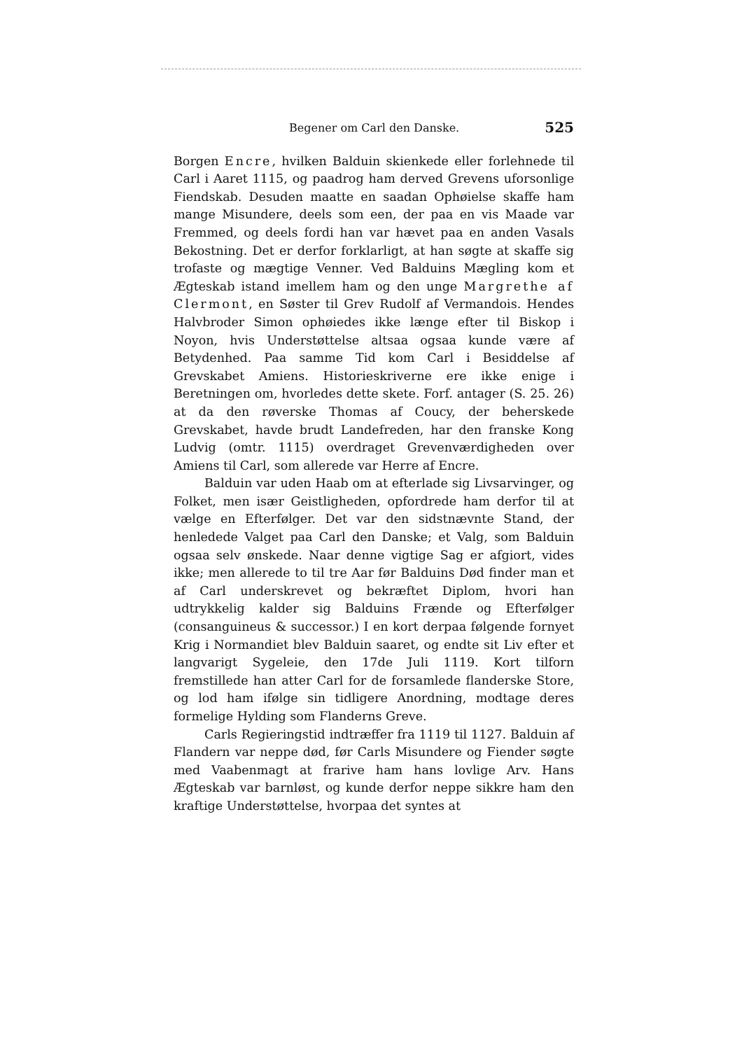Begener om Carl den Danske. 525
Borgen Encre, hvilken Balduin skienkede eller forlehnede til Carl i Aaret 1115, og paadrog ham derved Grevens uforsonlige Fiendskab. Desuden maatte en saadan Ophøielse skaffe ham mange Misundere, deels som een, der paa en vis Maade var Fremmed, og deels fordi han var hævet paa en anden Vasals Bekostning. Det er derfor forklarligt, at han søgte at skaffe sig trofaste og mægtige Venner. Ved Balduins Mægling kom et Ægteskab istand imellem ham og den unge Margrethe af Clermont, en Søster til Grev Rudolf af Vermandois. Hendes Halvbroder Simon ophøiedes ikke længe efter til Biskop i Noyon, hvis Understøttelse altsaa ogsaa kunde være af Betydenhed. Paa samme Tid kom Carl i Besiddelse af Grevskabet Amiens. Historieskriverne ere ikke enige i Beretningen om, hvorledes dette skete. Forf. antager (S. 25. 26) at da den røverske Thomas af Coucy, der beherskede Grevskabet, havde brudt Landefreden, har den franske Kong Ludvig (omtr. 1115) overdraget Grevenværdigheden over Amiens til Carl, som allerede var Herre af Encre.
Balduin var uden Haab om at efterlade sig Livsarvinger, og Folket, men især Geistligheden, opfordrede ham derfor til at vælge en Efterfølger. Det var den sidstnævnte Stand, der henledede Valget paa Carl den Danske; et Valg, som Balduin ogsaa selv ønskede. Naar denne vigtige Sag er afgiort, vides ikke; men allerede to til tre Aar før Balduins Død finder man et af Carl underskrevet og bekræftet Diplom, hvori han udtrykkelig kalder sig Balduins Frænde og Efterfølger (consanguineus & successor.) I en kort derpaa følgende fornyet Krig i Normandiet blev Balduin saaret, og endte sit Liv efter et langvarigt Sygeleie, den 17de Juli 1119. Kort tilforn fremstillede han atter Carl for de forsamlede flanderske Store, og lod ham ifølge sin tidligere Anordning, modtage deres formelige Hylding som Flanderns Greve.
Carls Regieringstid indtræffer fra 1119 til 1127. Balduin af Flandern var neppe død, før Carls Misundere og Fiender søgte med Vaabenmagt at frarive ham hans lovlige Arv. Hans Ægteskab var barnløst, og kunde derfor neppe sikkre ham den kraftige Understøttelse, hvorpaa det syntes at